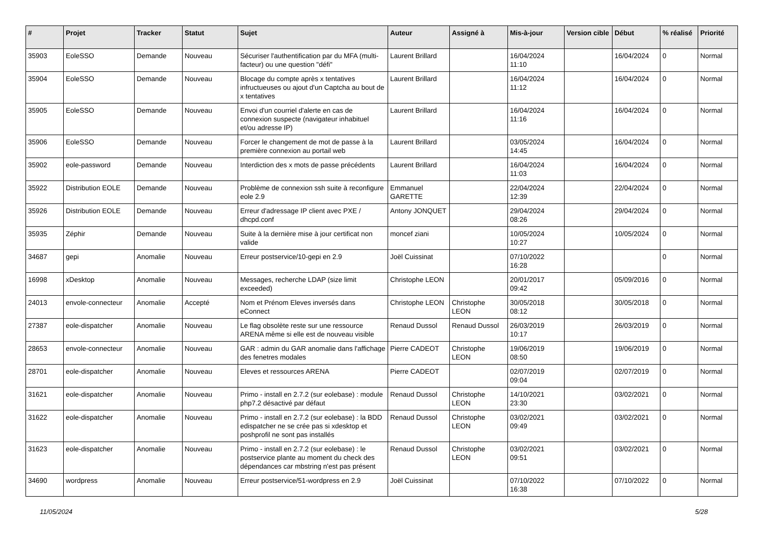| # | Projet | Tracker | Statut | Sujet | Auteur | Assigné à | Mis-à-jour | Version cible | Début | % réalisé | Priorité |
| --- | --- | --- | --- | --- | --- | --- | --- | --- | --- | --- | --- |
| 35903 | EoleSSO | Demande | Nouveau | Sécuriser l'authentification par du MFA (multi-facteur) ou une question "défi" | Laurent Brillard | | 16/04/2024 11:10 | | 16/04/2024 | 0 | Normal |
| 35904 | EoleSSO | Demande | Nouveau | Blocage du compte après x tentatives infructueuses ou ajout d'un Captcha au bout de x tentatives | Laurent Brillard | | 16/04/2024 11:12 | | 16/04/2024 | 0 | Normal |
| 35905 | EoleSSO | Demande | Nouveau | Envoi d'un courriel d'alerte en cas de connexion suspecte (navigateur inhabituel et/ou adresse IP) | Laurent Brillard | | 16/04/2024 11:16 | | 16/04/2024 | 0 | Normal |
| 35906 | EoleSSO | Demande | Nouveau | Forcer le changement de mot de passe à la première connexion au portail web | Laurent Brillard | | 03/05/2024 14:45 | | 16/04/2024 | 0 | Normal |
| 35902 | eole-password | Demande | Nouveau | Interdiction des x mots de passe précédents | Laurent Brillard | | 16/04/2024 11:03 | | 16/04/2024 | 0 | Normal |
| 35922 | Distribution EOLE | Demande | Nouveau | Problème de connexion ssh suite à reconfigure eole 2.9 | Emmanuel GARETTE | | 22/04/2024 12:39 | | 22/04/2024 | 0 | Normal |
| 35926 | Distribution EOLE | Demande | Nouveau | Erreur d'adressage IP client avec PXE / dhcpd.conf | Antony JONQUET | | 29/04/2024 08:26 | | 29/04/2024 | 0 | Normal |
| 35935 | Zéphir | Demande | Nouveau | Suite à la dernière mise à jour certificat non valide | moncef ziani | | 10/05/2024 10:27 | | 10/05/2024 | 0 | Normal |
| 34687 | gepi | Anomalie | Nouveau | Erreur postservice/10-gepi en 2.9 | Joël Cuissinat | | 07/10/2022 16:28 | | | 0 | Normal |
| 16998 | xDesktop | Anomalie | Nouveau | Messages, recherche LDAP (size limit exceeded) | Christophe LEON | | 20/01/2017 09:42 | | 05/09/2016 | 0 | Normal |
| 24013 | envole-connecteur | Anomalie | Accepté | Nom et Prénom Eleves inversés dans eConnect | Christophe LEON | Christophe LEON | 30/05/2018 08:12 | | 30/05/2018 | 0 | Normal |
| 27387 | eole-dispatcher | Anomalie | Nouveau | Le flag obsolète reste sur une ressource ARENA même si elle est de nouveau visible | Renaud Dussol | Renaud Dussol | 26/03/2019 10:17 | | 26/03/2019 | 0 | Normal |
| 28653 | envole-connecteur | Anomalie | Nouveau | GAR : admin du GAR anomalie dans l'affichage des fenetres modales | Pierre CADEOT | Christophe LEON | 19/06/2019 08:50 | | 19/06/2019 | 0 | Normal |
| 28701 | eole-dispatcher | Anomalie | Nouveau | Eleves et ressources ARENA | Pierre CADEOT | | 02/07/2019 09:04 | | 02/07/2019 | 0 | Normal |
| 31621 | eole-dispatcher | Anomalie | Nouveau | Primo - install en 2.7.2 (sur eolebase) : module php7.2 désactivé par défaut | Renaud Dussol | Christophe LEON | 14/10/2021 23:30 | | 03/02/2021 | 0 | Normal |
| 31622 | eole-dispatcher | Anomalie | Nouveau | Primo - install en 2.7.2 (sur eolebase) : la BDD edispatcher ne se crée pas si xdesktop et poshprofil ne sont pas installés | Renaud Dussol | Christophe LEON | 03/02/2021 09:49 | | 03/02/2021 | 0 | Normal |
| 31623 | eole-dispatcher | Anomalie | Nouveau | Primo - install en 2.7.2 (sur eolebase) : le postservice plante au moment du check des dépendances car mbstring n'est pas présent | Renaud Dussol | Christophe LEON | 03/02/2021 09:51 | | 03/02/2021 | 0 | Normal |
| 34690 | wordpress | Anomalie | Nouveau | Erreur postservice/51-wordpress en 2.9 | Joël Cuissinat | | 07/10/2022 16:38 | | 07/10/2022 | 0 | Normal |
11/05/2024 5/28